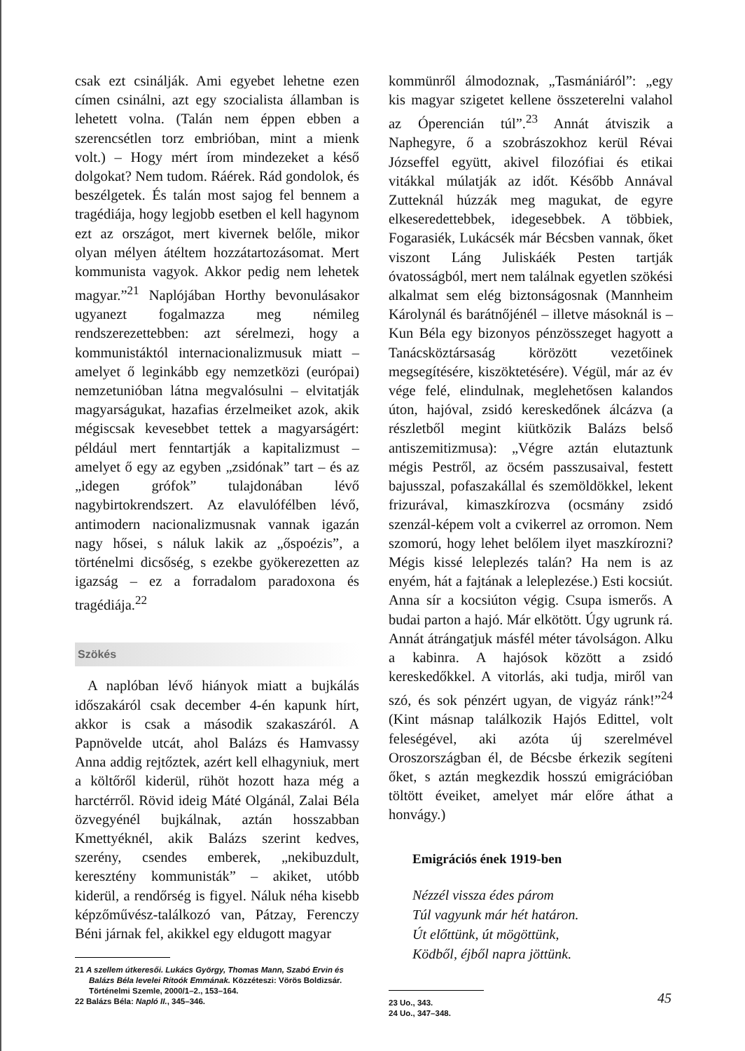csak ezt csinálják. Ami egyebet lehetne ezen címen csinálni, azt egy szocialista államban is lehetett volna. (Talán nem éppen ebben a szerencsétlen torz embrióban, mint a mienk volt.) – Hogy mért írom mindezeket a késő dolgokat? Nem tudom. Ráérek. Rád gondolok, és beszélgetek. És talán most sajog fel bennem a tragédiája, hogy legjobb esetben el kell hagynom ezt az országot, mert kivernek belőle, mikor olyan mélyen átéltem hozzátartozásomat. Mert kommunista vagyok. Akkor pedig nem lehetek magyar.”<sup>21</sup> Naplójában Horthy bevonulásakor ugyanezt fogalmazza meg némileg rendszerezettebben: azt sérelmezi, hogy a kommunistáktól internacionalizmusuk miatt – amelyet ő leginkább egy nemzetközi (európai) nemzetunióban látna megvalósulni – elvitatják magyarságukat, hazafias érzelmeiket azok, akik mégiscsak kevesebbet tettek a magyarságért: például mert fenntartják a kapitalizmust – amelyet ő egy az egyben „zsidónak” tart – és az „idegen grófok” tulajdonában lévő nagybirtokrendszert. Az elavulófélben lévő, antimodern nacionalizmusnak vannak igazán nagy hősei, s náluk lakik az „őspoézis”, a történelmi dicsőség, s ezekbe gyökerezetten az igazság – ez a forradalom paradoxona és tragédiája.<sup>22</sup>
Szökés
A naplóban lévő hiányok miatt a bujkálás időszakáról csak december 4-én kapunk hírt, akkor is csak a második szakaszáról. A Papnövelde utcát, ahol Balázs és Hamvassy Anna addig rejtőztek, azért kell elhagyniuk, mert a költőről kiderül, rühöt hozott haza még a harctérről. Rövid ideig Máté Olgánál, Zalai Béla özvegyénél bujkálnak, aztán hosszabban Kmettyéknél, akik Balázs szerint kedves, szerény, csendes emberek, „nekibuzdult, keresztény kommunisták” – akiket, utóbb kiderül, a rendőrség is figyel. Náluk néha kisebb képzőművész-találkozó van, Pátzay, Ferenczy Béni járnak fel, akikkel egy eldugott magyar
21 A szellem útkeresői. Lukács György, Thomas Mann, Szabó Ervin és Balázs Béla levelei Rítoók Emmának. Közzéteszi: Vörös Boldizsár. Történelmi Szemle, 2000/1–2., 153–164.
22 Balázs Béla: Napló II., 345–346.
kommünről álmodoznak, „Tasmániáról”: „egy kis magyar szigetet kellene összeterelni valahol az Óperencián túl”.<sup>23</sup> Annát átviszik a Naphegyre, ő a szobrászokhoz kerül Révai Józseffel együtt, akivel filozófiai és etikai vitákkal múlatják az időt. Később Annával Zutteknál húzzák meg magukat, de egyre elkeseredettebbek, idegesebbek. A többiek, Fogarasiék, Lukácsék már Bécsben vannak, őket viszont Láng Juliskáék Pesten tartják óvatosságból, mert nem találnak egyetlen szökési alkalmat sem elég biztonságosnak (Mannheim Károlynál és barátnőjénél – illetve másoknál is – Kun Béla egy bizonyos pénzösszeget hagyott a Tanácsköztársaság körözött vezetőinek megsegítésére, kiszöktetésére). Végül, már az év vége felé, elindulnak, meglehetősen kalandos úton, hajóval, zsidó kereskedőnek álcázva (a részletből megint kiütközik Balázs belső antiszemitizmusa): „Végre aztán elutaztunk mégis Pestről, az öcsém passzusaival, festett bajusszal, pofaszakállal és szemöldökkel, lekent frizurával, kimaszkírozva (ocsmány zsidó szenzál-képem volt a cvikerrel az orromon. Nem szomorú, hogy lehet belőlem ilyet maszkírozni? Mégis kissé leleplezés talán? Ha nem is az enyém, hát a fajtának a leleplezése.) Esti kocsiút. Anna sír a kocsiúton végig. Csupa ismerős. A budai parton a hajó. Már elkötött. Úgy ugrunk rá. Annát átrángatjuk másfél méter távolságon. Alku a kabinra. A hajósok között a zsidó kereskedőkkel. A vitorlás, aki tudja, miről van szó, és sok pénzért ugyan, de vigyáz ránk!”<sup>24</sup> (Kint másnap találkozik Hajós Edittel, volt feleségével, aki azóta új szerelmével Oroszországban él, de Bécsbe érkezik segíteni őket, s aztán megkezdik hosszú emigrációban töltött éveiket, amelyet már előre áthat a honvágy.)
Emigrációs ének 1919-ben
Nézzél vissza édes párom
Túl vagyunk már hét határon.
Út előttünk, út mögöttünk,
Ködből, éjből napra jöttünk.
23 Uo., 343.
24 Uo., 347–348.
45